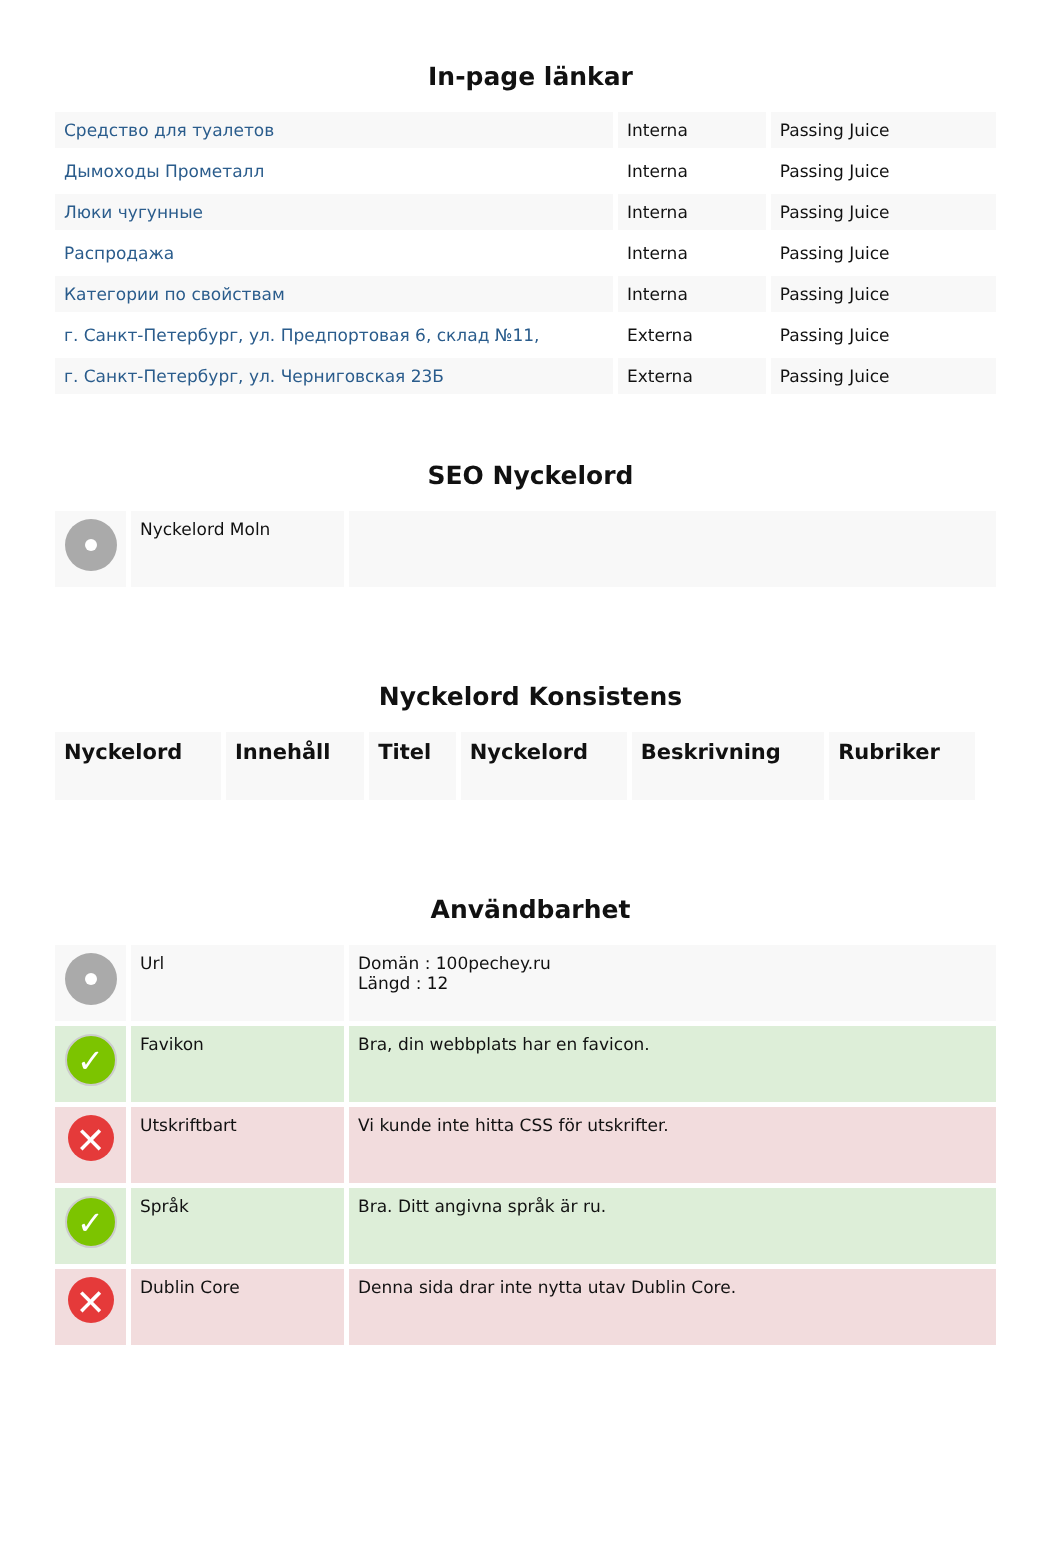In-page länkar
| Средство для туалетов | Interna | Passing Juice |
| Дымоходы Прометалл | Interna | Passing Juice |
| Люки чугунные | Interna | Passing Juice |
| Распродажа | Interna | Passing Juice |
| Категории по свойствам | Interna | Passing Juice |
| г. Санкт-Петербург, ул. Предпортовая 6, склад №11, | Externa | Passing Juice |
| г. Санкт-Петербург, ул. Черниговская 23Б | Externa | Passing Juice |
SEO Nyckelord
| | Nyckelord Moln | |
Nyckelord Konsistens
| Nyckelord | Innehåll | Titel | Nyckelord | Beskrivning | Rubriker |
| --- | --- | --- | --- | --- | --- |
Användbarhet
| | Url | Domän : 100pechey.ru Längd : 12 |
| ✓ | Favikon | Bra, din webbplats har en favicon. |
| ✕ | Utskriftbart | Vi kunde inte hitta CSS för utskrifter. |
| ✓ | Språk | Bra. Ditt angivna språk är ru. |
| ✕ | Dublin Core | Denna sida drar inte nytta utav Dublin Core. |